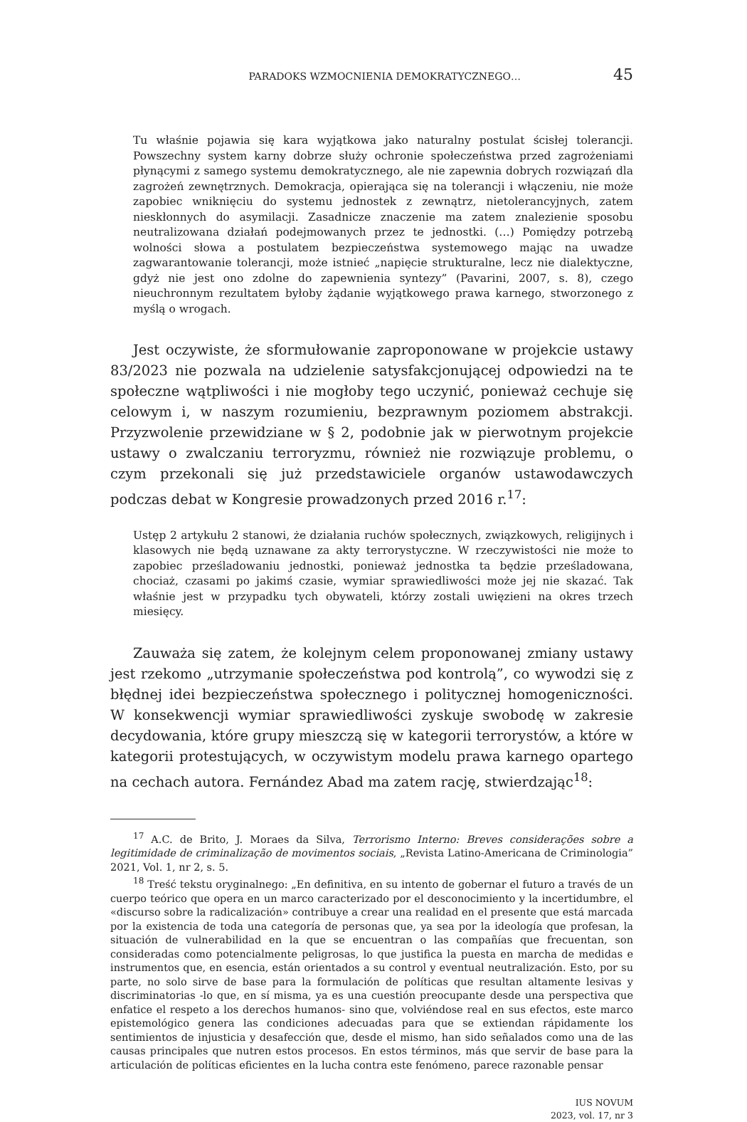PARADOKS WZMOCNIENIA DEMOKRATYCZNEGO… 45
Tu właśnie pojawia się kara wyjątkowa jako naturalny postulat ścisłej tolerancji. Powszechny system karny dobrze służy ochronie społeczeństwa przed zagrożeniami płynącymi z samego systemu demokratycznego, ale nie zapewnia dobrych rozwiązań dla zagrożeń zewnętrznych. Demokracja, opierająca się na tolerancji i włączeniu, nie może zapobiec wniknięciu do systemu jednostek z zewnątrz, nietolerancyjnych, zatem nieskłonnych do asymilacji. Zasadnicze znaczenie ma zatem znalezienie sposobu neutralizowana działań podejmowanych przez te jednostki. (…) Pomiędzy potrzebą wolności słowa a postulatem bezpieczeństwa systemowego mając na uwadze zagwarantowanie tolerancji, może istnieć „napięcie strukturalne, lecz nie dialektyczne, gdyż nie jest ono zdolne do zapewnienia syntezy” (Pavarini, 2007, s. 8), czego nieuchronnym rezultatem byłoby żądanie wyjątkowego prawa karnego, stworzonego z myślą o wrogach.
Jest oczywiste, że sformułowanie zaproponowane w projekcie ustawy 83/2023 nie pozwala na udzielenie satysfakcjonującej odpowiedzi na te społeczne wątpliwości i nie mogłoby tego uczynić, ponieważ cechuje się celowym i, w naszym rozumieniu, bezprawnym poziomem abstrakcji. Przyzwolenie przewidziane w § 2, podobnie jak w pierwotnym projekcie ustawy o zwalczaniu terroryzmu, również nie rozwiązuje problemu, o czym przekonali się już przedstawiciele organów ustawodawczych podczas debat w Kongresie prowadzonych przed 2016 r.<sup>17</sup>:
Ustęp 2 artykułu 2 stanowi, że działania ruchów społecznych, związkowych, religijnych i klasowych nie będą uznawane za akty terrorystyczne. W rzeczywistości nie może to zapobiec prześladowaniu jednostki, ponieważ jednostka ta będzie prześladowana, chociaż, czasami po jakimś czasie, wymiar sprawiedliwości może jej nie skazać. Tak właśnie jest w przypadku tych obywateli, którzy zostali uwięzieni na okres trzech miesięcy.
Zauważa się zatem, że kolejnym celem proponowanej zmiany ustawy jest rzekomo „utrzymanie społeczeństwa pod kontrolą”, co wywodzi się z błędnej idei bezpieczeństwa społecznego i politycznej homogeniczności. W konsekwencji wymiar sprawiedliwości zyskuje swobodę w zakresie decydowania, które grupy mieszczą się w kategorii terrorystów, a które w kategorii protestujących, w oczywistym modelu prawa karnego opartego na cechach autora. Fernández Abad ma zatem rację, stwierdzając<sup>18</sup>:
<sup>17</sup> A.C. de Brito, J. Moraes da Silva, Terrorismo Interno: Breves considerações sobre a legitimidade de criminalização de movimentos sociais, „Revista Latino-Americana de Criminologia” 2021, Vol. 1, nr 2, s. 5.
<sup>18</sup> Treść tekstu oryginalnego: „En definitiva, en su intento de gobernar el futuro a través de un cuerpo teórico que opera en un marco caracterizado por el desconocimiento y la incertidumbre, el «discurso sobre la radicalización» contribuye a crear una realidad en el presente que está marcada por la existencia de toda una categoría de personas que, ya sea por la ideología que profesan, la situación de vulnerabilidad en la que se encuentran o las compañías que frecuentan, son consideradas como potencialmente peligrosas, lo que justifica la puesta en marcha de medidas e instrumentos que, en esencia, están orientados a su control y eventual neutralización. Esto, por su parte, no solo sirve de base para la formulación de políticas que resultan altamente lesivas y discriminatorias -lo que, en sí misma, ya es una cuestión preocupante desde una perspectiva que enfatice el respeto a los derechos humanos- sino que, volviéndose real en sus efectos, este marco epistemológico genera las condiciones adecuadas para que se extiendan rápidamente los sentimientos de injusticia y desafección que, desde el mismo, han sido señalados como una de las causas principales que nutren estos procesos. En estos términos, más que servir de base para la articulación de políticas eficientes en la lucha contra este fenómeno, parece razonable pensar
IUS NOVUM
2023, vol. 17, nr 3